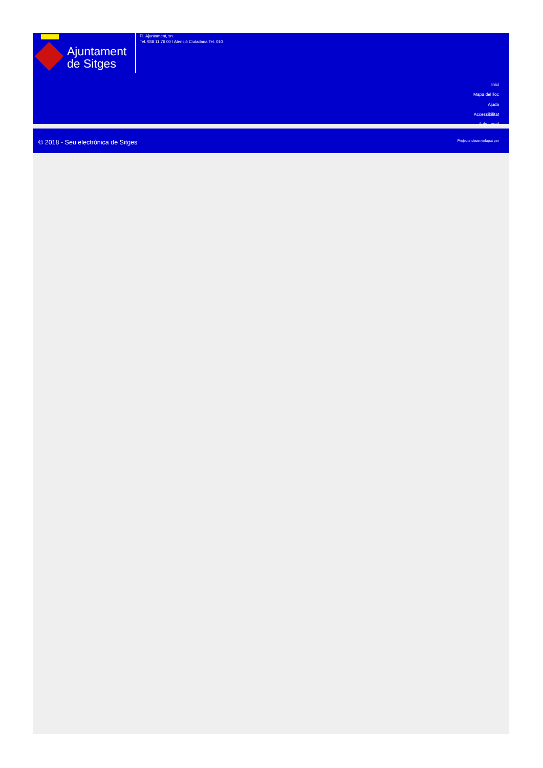Ajuntament
de Sitges
Pl. Ajuntament, sn.
Tel. 938 11 76 00 / Atenció Ciutadana Tel. 010
Inici
Mapa del lloc
Ajuda
Accessibilitat
Avís Legal
© 2018 - Seu electrònica de Sitges
Projecte desenvolupat per